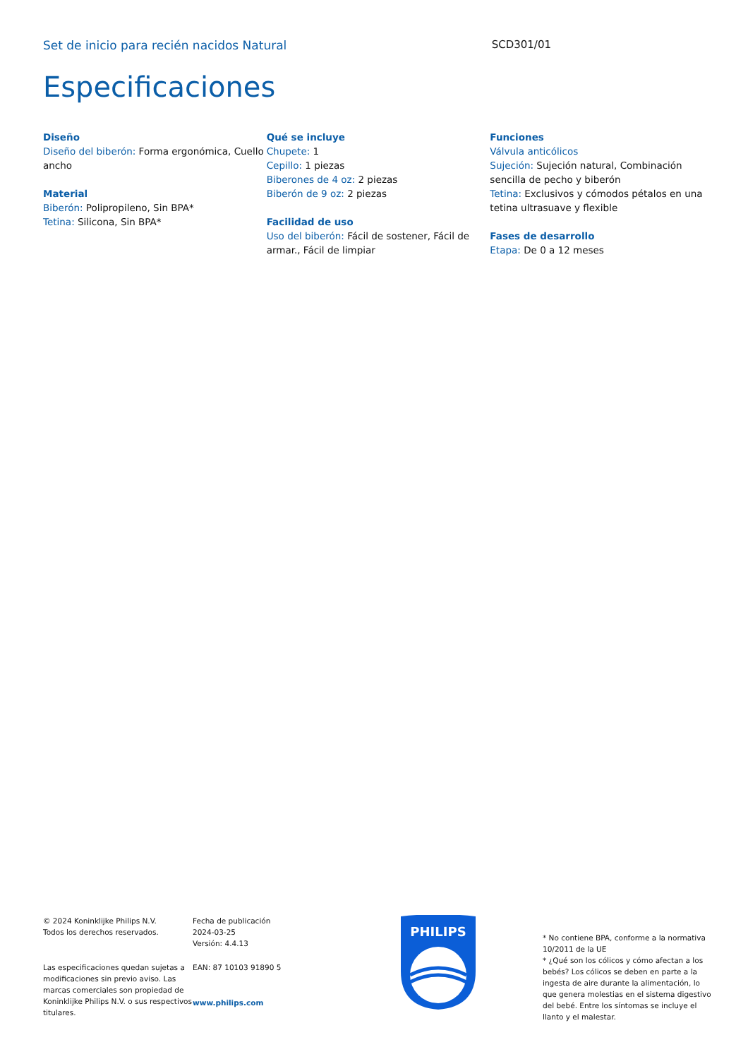Set de inicio para recién nacidos Natural SCD301/01
Especificaciones
Diseño
Diseño del biberón: Forma ergonómica, Cuello ancho
Material
Biberón: Polipropileno, Sin BPA*
Tetina: Silicona, Sin BPA*
Qué se incluye
Chupete: 1
Cepillo: 1 piezas
Biberones de 4 oz: 2 piezas
Biberón de 9 oz: 2 piezas
Facilidad de uso
Uso del biberón: Fácil de sostener, Fácil de armar., Fácil de limpiar
Funciones
Válvula anticólicos
Sujeción: Sujeción natural, Combinación sencilla de pecho y biberón
Tetina: Exclusivos y cómodos pétalos en una tetina ultrasuave y flexible
Fases de desarrollo
Etapa: De 0 a 12 meses
© 2024 Koninklijke Philips N.V.
Todos los derechos reservados.
Las especificaciones quedan sujetas a modificaciones sin previo aviso. Las marcas comerciales son propiedad de Koninklijke Philips N.V. o sus respectivos titulares.
Fecha de publicación
2024-03-25
Versión: 4.4.13
EAN: 87 10103 91890 5
www.philips.com
PHILIPS
* No contiene BPA, conforme a la normativa 10/2011 de la UE
* ¿Qué son los cólicos y cómo afectan a los bebés? Los cólicos se deben en parte a la ingesta de aire durante la alimentación, lo que genera molestias en el sistema digestivo del bebé. Entre los síntomas se incluye el llanto y el malestar.